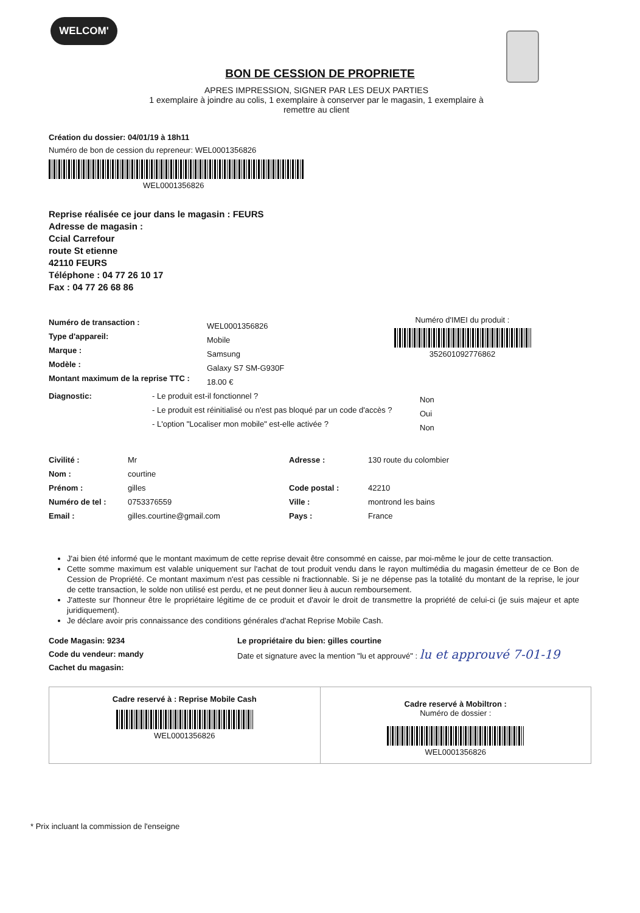WELCOM'
BON DE CESSION DE PROPRIETE
APRES IMPRESSION, SIGNER PAR LES DEUX PARTIES
1 exemplaire à joindre au colis, 1 exemplaire à conserver par le magasin, 1 exemplaire à
remettre au client
Création du dossier: 04/01/19 à 18h11
Numéro de bon de cession du repreneur: WEL0001356826
WEL0001356826
Reprise réalisée ce jour dans le magasin : FEURS
Adresse de magasin :
Ccial Carrefour
route St etienne
42110 FEURS
Téléphone : 04 77 26 10 17
Fax : 04 77 26 68 86
Numéro de transaction :
Type d'appareil:
Marque :
Modèle :
Montant maximum de la reprise TTC :
WEL0001356826
Mobile
Samsung
Galaxy S7 SM-G930F
18.00 €
Numéro d'IMEI du produit :
352601092776862
Diagnostic: - Le produit est-il fonctionnel ?
- Le produit est réinitialisé ou n'est pas bloqué par un code d'accès ?
- L'option "Localiser mon mobile" est-elle activée ?
Non
Oui
Non
Civilité :
Nom :
Prénom :
Numéro de tel :
Email :
Mr
courtine
gilles
0753376559
gilles.courtine@gmail.com
Adresse :
Code postal :
Ville :
Pays :
130 route du colombier
42210
montrond les bains
France
J'ai bien été informé que le montant maximum de cette reprise devait être consommé en caisse, par moi-même le jour de cette transaction.
Cette somme maximum est valable uniquement sur l'achat de tout produit vendu dans le rayon multimédia du magasin émetteur de ce Bon de Cession de Propriété. Ce montant maximum n'est pas cessible ni fractionnable. Si je ne dépense pas la totalité du montant de la reprise, le jour de cette transaction, le solde non utilisé est perdu, et ne peut donner lieu à aucun remboursement.
J'atteste sur l'honneur être le propriétaire légitime de ce produit et d'avoir le droit de transmettre la propriété de celui-ci (je suis majeur et apte juridiquement).
Je déclare avoir pris connaissance des conditions générales d'achat Reprise Mobile Cash.
Code Magasin: 9234
Code du vendeur: mandy
Cachet du magasin:
Le propriétaire du bien: gilles courtine
Date et signature avec la mention "lu et approuvé" : lu et approuvé 7-01-19
Cadre reservé à : Reprise Mobile Cash
WEL0001356826
Cadre reservé à Mobiltron :
Numéro de dossier :
WEL0001356826
* Prix incluant la commission de l'enseigne